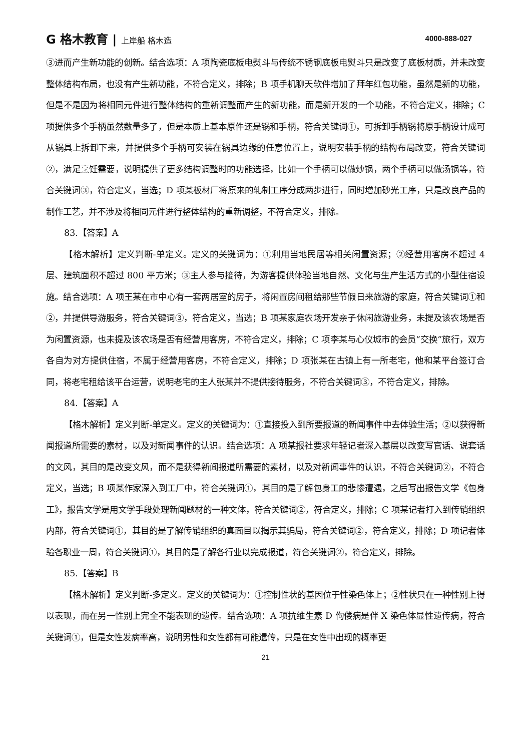G 格木教育 | 上岸船 格木造 4000-888-027
③进而产生新功能的创新。结合选项：A 项陶瓷底板电熨斗与传统不锈钢底板电熨斗只是改变了底板材质，并未改变整体结构布局，也没有产生新功能，不符合定义，排除；B 项手机聊天软件增加了拜年红包功能，虽然是新的功能，但是不是因为将相同元件进行整体结构的重新调整而产生的新功能，而是新开发的一个功能，不符合定义，排除；C 项提供多个手柄虽然数量多了，但是本质上基本原件还是锅和手柄，符合关键词①，可拆卸手柄锅将原手柄设计成可从锅具上拆卸下来，并提供多个手柄可安装在锅具边缘的任意位置上，说明安装手柄的结构布局改变，符合关键词②，满足烹饪需要，说明提供了更多结构调整时的功能选择，比如一个手柄可以做炒锅，两个手柄可以做汤锅等，符合关键词③，符合定义，当选；D 项某板材厂将原来的轧制工序分成两步进行，同时增加砂光工序，只是改良产品的制作工艺，并不涉及将相同元件进行整体结构的重新调整，不符合定义，排除。
83.【答案】A
【格木解析】定义判断-单定义。定义的关键词为：①利用当地民居等相关闲置资源；②经营用客房不超过 4 层、建筑面积不超过 800 平方米；③主人参与接待，为游客提供体验当地自然、文化与生产生活方式的小型住宿设施。结合选项：A 项王某在市中心有一套两居室的房子，将闲置房间租给那些节假日来旅游的家庭，符合关键词①和②，并提供导游服务，符合关键词③，符合定义，当选；B 项某家庭农场开发亲子休闲旅游业务，未提及该农场是否为闲置资源，也未提及该农场是否有经营用客房，不符合定义，排除；C 项李某与心仪城市的会员“交换”旅行，双方各自为对方提供住宿，不属于经营用客房，不符合定义，排除；D 项张某在古镇上有一所老宅，他和某平台签订合同，将老宅租给该平台运营，说明老宅的主人张某并不提供接待服务，不符合关键词③，不符合定义，排除。
84.【答案】A
【格木解析】定义判断-单定义。定义的关键词为：①直接投入到所要报道的新闻事件中去体验生活；②以获得新闻报道所需要的素材，以及对新闻事件的认识。结合选项：A 项某报社要求年轻记者深入基层以改变写官话、说套话的文风，其目的是改变文风，而不是获得新闻报道所需要的素材，以及对新闻事件的认识，不符合关键词②，不符合定义，当选；B 项某作家深入到工厂中，符合关键词①，其目的是了解包身工的悲惨遭遇，之后写出报告文学《包身工》，报告文学是用文学手段处理新闻题材的一种文体，符合关键词②，符合定义，排除；C 项某记者打入到传销组织内部，符合关键词①，其目的是了解传销组织的真面目以揭示其骗局，符合关键词②，符合定义，排除；D 项记者体验各职业一周，符合关键词①，其目的是了解各行业以完成报道，符合关键词②，符合定义，排除。
85.【答案】B
【格木解析】定义判断-多定义。定义的关键词为：①控制性状的基因位于性染色体上；②性状只在一种性别上得以表现，而在另一性别上完全不能表现的遗传。结合选项：A 项抗维生素 D 佝偻病是伴 X 染色体显性遗传病，符合关键词①，但是女性发病率高，说明男性和女性都有可能遗传，只是在女性中出现的概率更
21